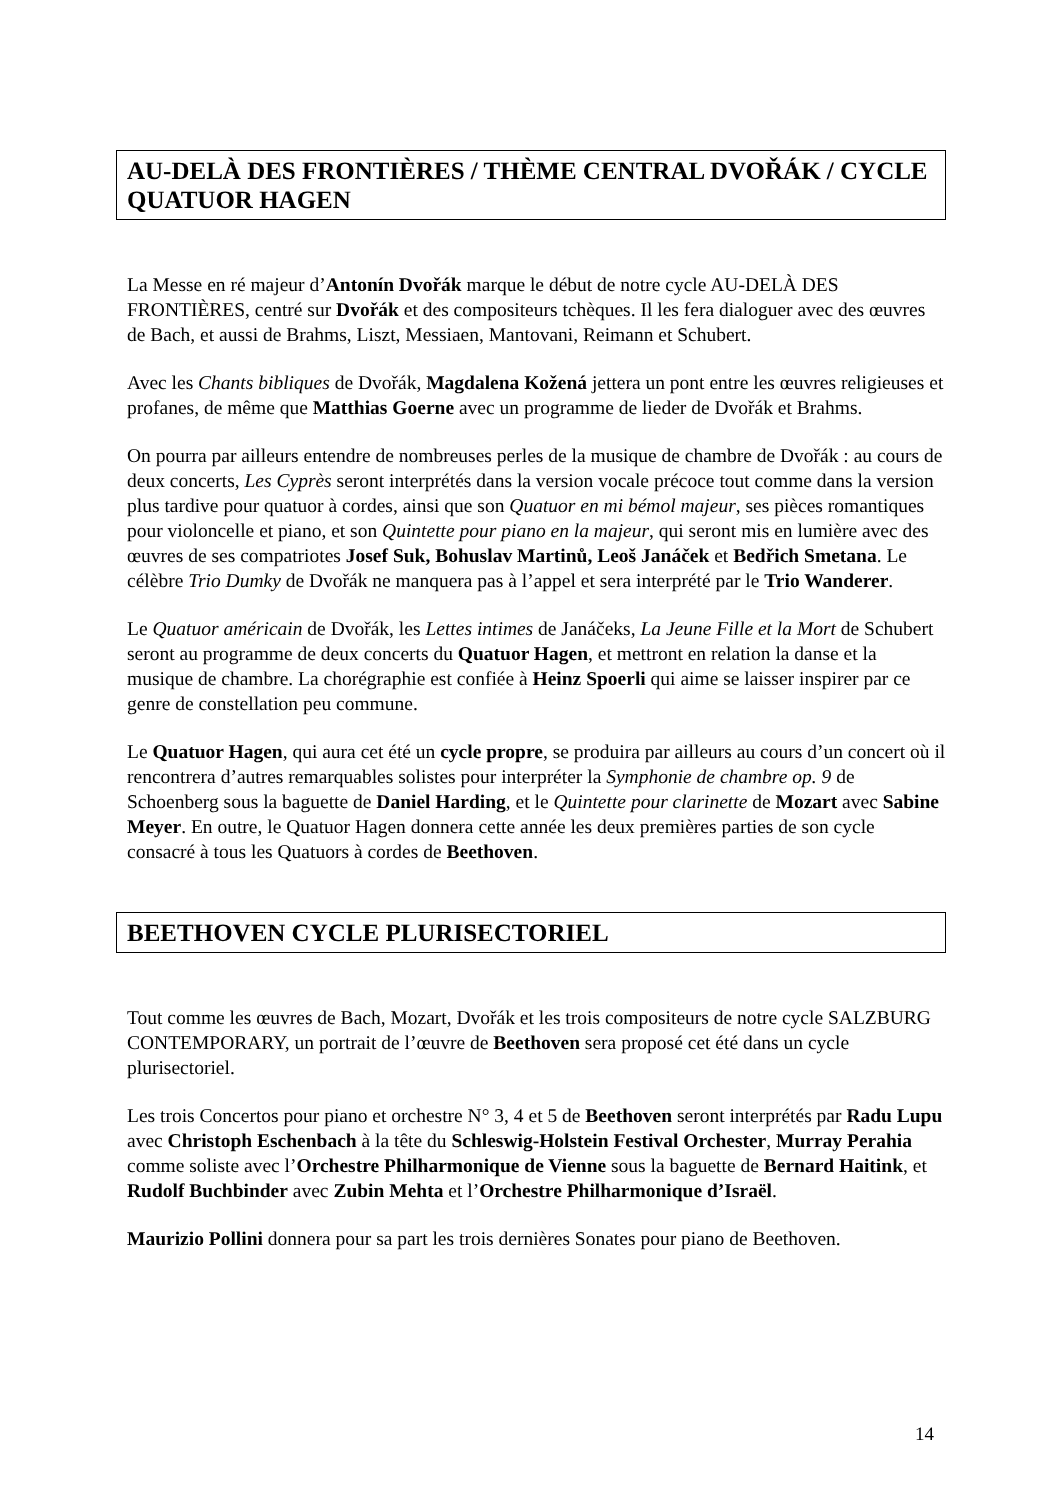AU-DELÀ DES FRONTIÈRES / THÈME CENTRAL DVOŘÁK / CYCLE QUATUOR HAGEN
La Messe en ré majeur d’Antonín Dvořák marque le début de notre cycle AU-DELÀ DES FRONTIÈRES, centré sur Dvořák et des compositeurs tchèques. Il les fera dialoguer avec des œuvres de Bach, et aussi de Brahms, Liszt, Messiaen, Mantovani, Reimann et Schubert.
Avec les Chants bibliques de Dvořák, Magdalena Kožená jettera un pont entre les œuvres religieuses et profanes, de même que Matthias Goerne avec un programme de lieder de Dvořák et Brahms.
On pourra par ailleurs entendre de nombreuses perles de la musique de chambre de Dvořák : au cours de deux concerts, Les Cyprès seront interprétés dans la version vocale précoce tout comme dans la version plus tardive pour quatuor à cordes, ainsi que son Quatuor en mi bémol majeur, ses pièces romantiques pour violoncelle et piano, et son Quintette pour piano en la majeur, qui seront mis en lumière avec des œuvres de ses compatriotes Josef Suk, Bohuslav Martinů, Leoš Janáček et Bedřich Smetana. Le célèbre Trio Dumky de Dvořák ne manquera pas à l’appel et sera interprété par le Trio Wanderer.
Le Quatuor américain de Dvořák, les Lettes intimes de Janáčeks, La Jeune Fille et la Mort de Schubert seront au programme de deux concerts du Quatuor Hagen, et mettront en relation la danse et la musique de chambre. La chorégraphie est confiée à Heinz Spoerli qui aime se laisser inspirer par ce genre de constellation peu commune.
Le Quatuor Hagen, qui aura cet été un cycle propre, se produira par ailleurs au cours d’un concert où il rencontrera d’autres remarquables solistes pour interpréter la Symphonie de chambre op. 9 de Schoenberg sous la baguette de Daniel Harding, et le Quintette pour clarinette de Mozart avec Sabine Meyer. En outre, le Quatuor Hagen donnera cette année les deux premières parties de son cycle consacré à tous les Quatuors à cordes de Beethoven.
BEETHOVEN CYCLE PLURISECTORIEL
Tout comme les œuvres de Bach, Mozart, Dvořák et les trois compositeurs de notre cycle SALZBURG CONTEMPORARY, un portrait de l’œuvre de Beethoven sera proposé cet été dans un cycle plurisectoriel.
Les trois Concertos pour piano et orchestre N° 3, 4 et 5 de Beethoven seront interprétés par Radu Lupu avec Christoph Eschenbach à la tête du Schleswig-Holstein Festival Orchester, Murray Perahia comme soliste avec l’Orchestre Philharmonique de Vienne sous la baguette de Bernard Haitink, et Rudolf Buchbinder avec Zubin Mehta et l’Orchestre Philharmonique d’Israël.
Maurizio Pollini donnera pour sa part les trois dernières Sonates pour piano de Beethoven.
14